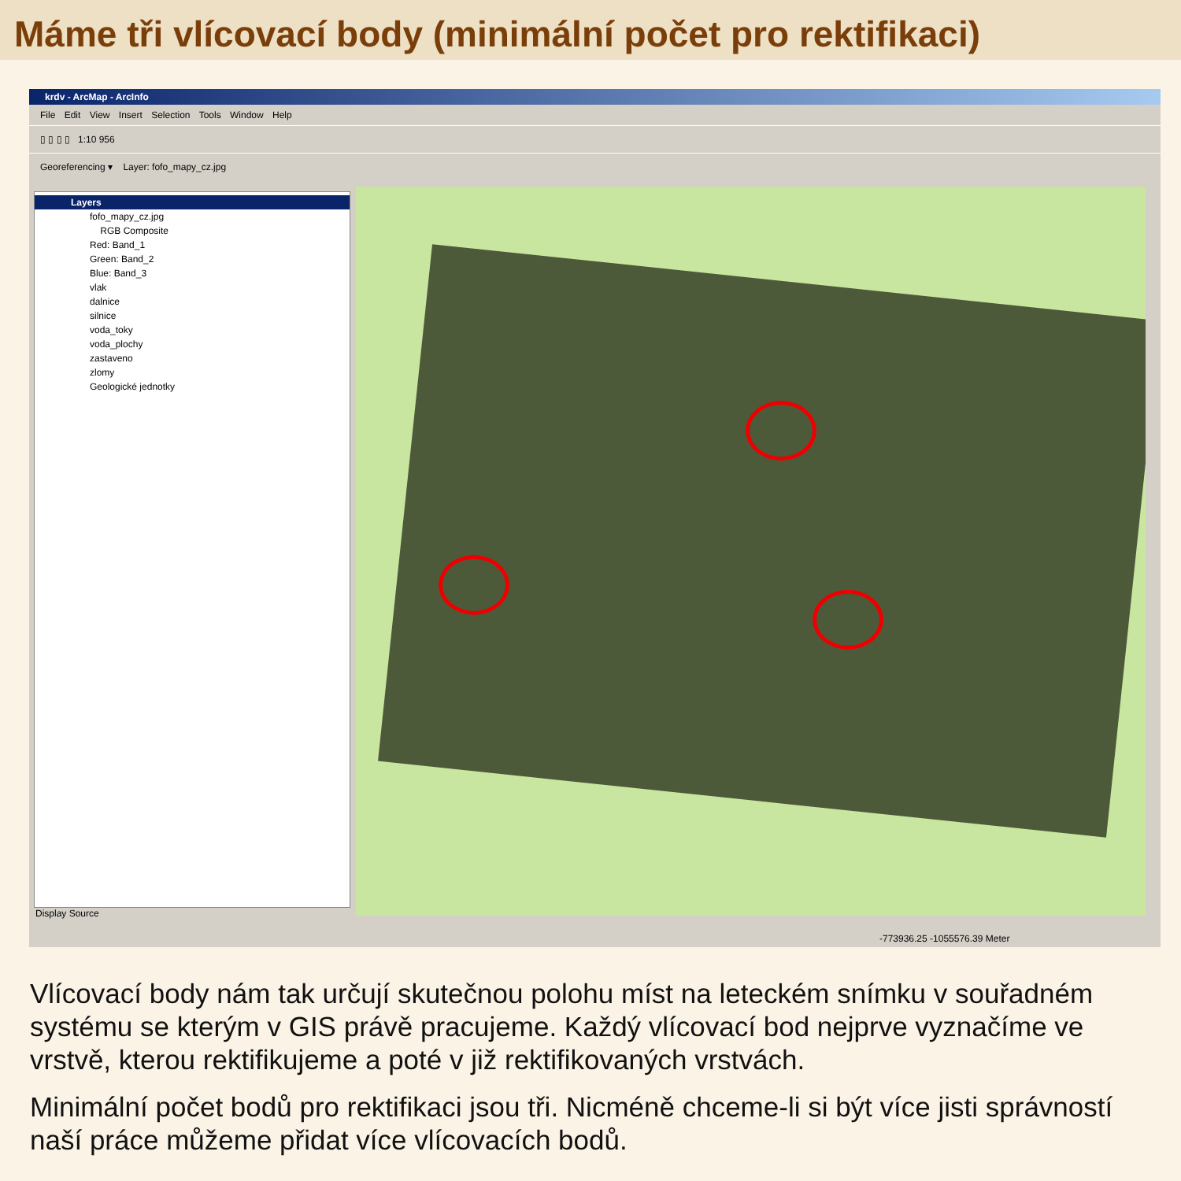Máme tři vlícovací body (minimální počet pro rektifikaci)
krdv - ArcMap - ArcInfo
File Edit View Insert Selection Tools Window Help
▯ ▯ ▯ ▯ 1:10 956
Georeferencing ▾ Layer: fofo_mapy_cz.jpg
Layers
fofo_mapy_cz.jpg
RGB Composite
Red: Band_1
Green: Band_2
Blue: Band_3
vlak
dalnice
silnice
voda_toky
voda_plochy
zastaveno
zlomy
Geologické jednotky
Display Source
-773936.25 -1055576.39 Meter
Vlícovací body nám tak určují skutečnou polohu míst na leteckém snímku v souřadném systému se kterým v GIS právě pracujeme. Každý vlícovací bod nejprve vyznačíme ve vrstvě, kterou rektifikujeme a poté v již rektifikovaných vrstvách.
Minimální počet bodů pro rektifikaci jsou tři. Nicméně chceme-li si být více jisti správností naší práce můžeme přidat více vlícovacích bodů.